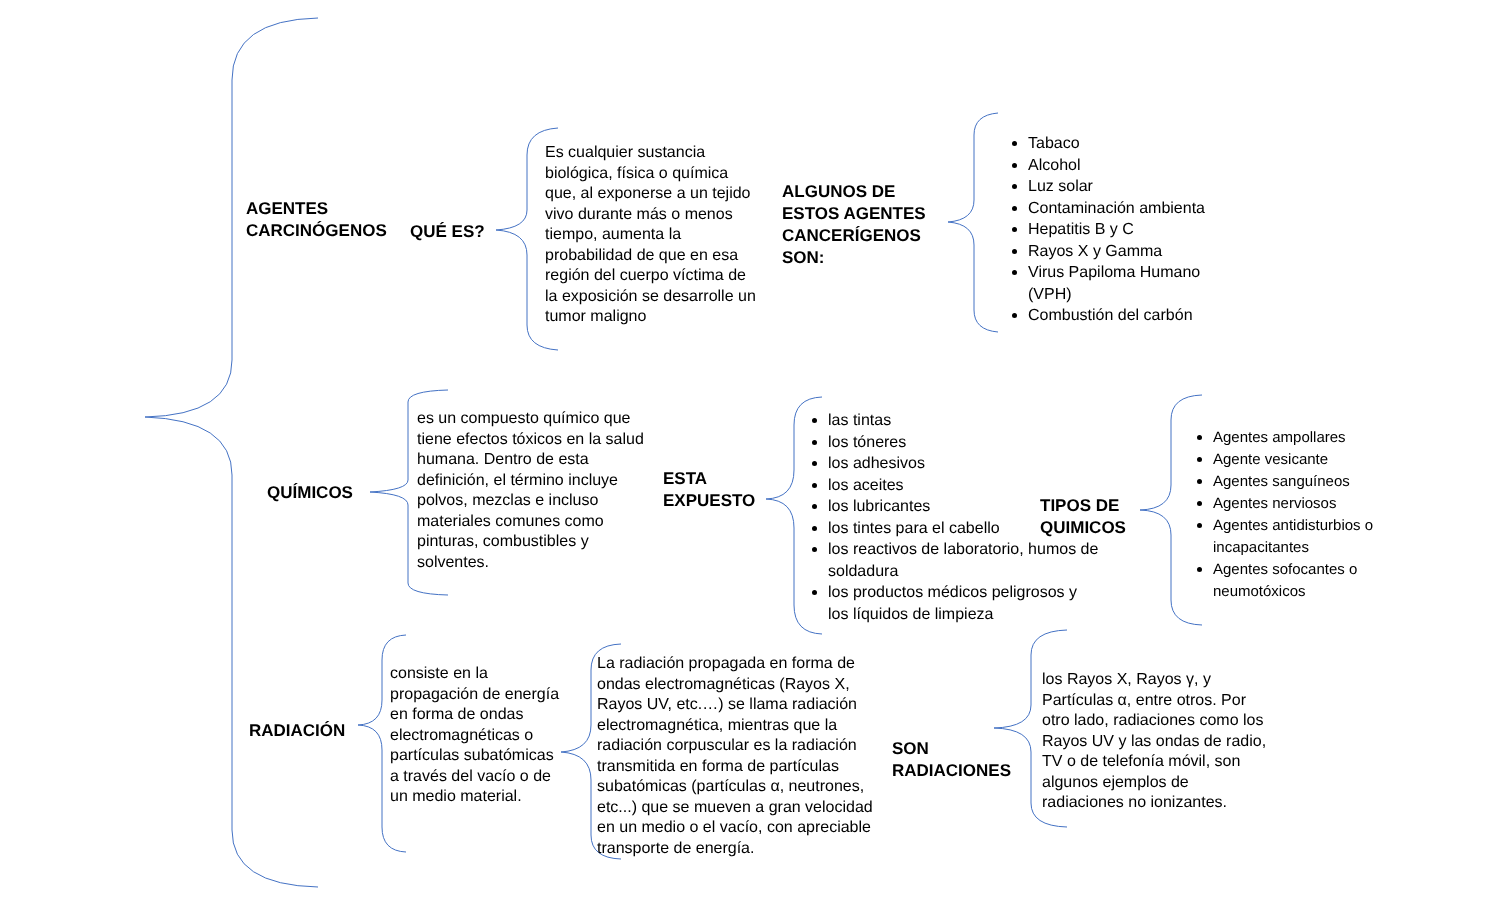AGENTES
CARCINÓGENOS
QUÉ ES?
Es cualquier sustancia biológica, física o química que, al exponerse a un tejido vivo durante más o menos tiempo, aumenta la probabilidad de que en esa región del cuerpo víctima de la exposición se desarrolle un tumor maligno
ALGUNOS DE
ESTOS AGENTES
CANCERÍGENOS
SON:
Tabaco
Alcohol
Luz solar
Contaminación ambienta
Hepatitis B y C
Rayos X y Gamma
Virus Papiloma Humano (VPH)
Combustión del carbón
QUÍMICOS
es un compuesto químico que tiene efectos tóxicos en la salud humana. Dentro de esta definición, el término incluye polvos, mezclas e incluso materiales comunes como pinturas, combustibles y solventes.
ESTA
EXPUESTO
las tintas
los tóneres
los adhesivos
los aceites
los lubricantes
los tintes para el cabello
los reactivos de laboratorio, humos de soldadura
los productos médicos peligrosos y los líquidos de limpieza
TIPOS DE
QUIMICOS
Agentes ampollares
Agente vesicante
Agentes sanguíneos
Agentes nerviosos
Agentes antidisturbios o incapacitantes
Agentes sofocantes o neumotóxicos
RADIACIÓN
consiste en la propagación de energía en forma de ondas electromagnéticas o partículas subatómicas a través del vacío o de un medio material.
La radiación propagada en forma de ondas electromagnéticas (Rayos X, Rayos UV, etc.…) se llama radiación electromagnética, mientras que la radiación corpuscular es la radiación transmitida en forma de partículas subatómicas (partículas α, neutrones, etc...) que se mueven a gran velocidad en un medio o el vacío, con apreciable transporte de energía.
SON
RADIACIONES
los Rayos X, Rayos γ, y Partículas α, entre otros. Por otro lado, radiaciones como los Rayos UV y las ondas de radio, TV o de telefonía móvil, son algunos ejemplos de radiaciones no ionizantes.